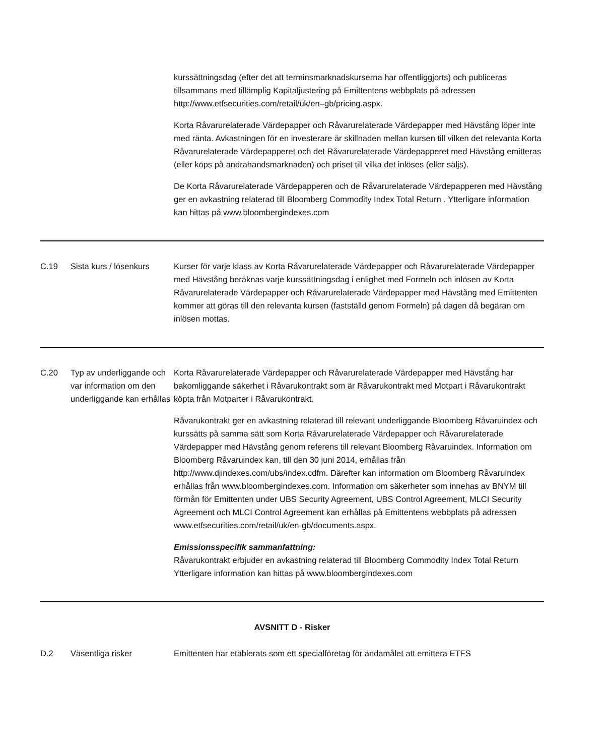| | | kurssättningsdag (efter det att terminsmarknadskurserna har offentliggjorts) och publiceras tillsammans med tillämplig Kapitaljustering på Emittentens webbplats på adressen http://www.etfsecurities.com/retail/uk/en–gb/pricing.aspx. Korta Råvarurelaterade Värdepapper och Råvarurelaterade Värdepapper med Hävstång löper inte med ränta. Avkastningen för en investerare är skillnaden mellan kursen till vilken det relevanta Korta Råvarurelaterade Värdepapperet och det Råvarurelaterade Värdepapperet med Hävstång emitteras (eller köps på andrahandsmarknaden) och priset till vilka det inlöses (eller säljs). De Korta Råvarurelaterade Värdepapperen och de Råvarurelaterade Värdepapperen med Hävstång ger en avkastning relaterad till Bloomberg Commodity Index Total Return . Ytterligare information kan hittas på www.bloombergindexes.com |
| C.19 | Sista kurs / lösenkurs | Kurser för varje klass av Korta Råvarurelaterade Värdepapper och Råvarurelaterade Värdepapper med Hävstång beräknas varje kurssättningsdag i enlighet med Formeln och inlösen av Korta Råvarurelaterade Värdepapper och Råvarurelaterade Värdepapper med Hävstång med Emittenten kommer att göras till den relevanta kursen (fastställd genom Formeln) på dagen då begäran om inlösen mottas. |
| C.20 | Typ av underliggande och var information om den underliggande kan erhållas | Korta Råvarurelaterade Värdepapper och Råvarurelaterade Värdepapper med Hävstång har bakomliggande säkerhet i Råvarukontrakt som är Råvarukontrakt med Motpart i Råvarukontrakt köpta från Motparter i Råvarukontrakt. Råvarukontrakt ger en avkastning relaterad till relevant underliggande Bloomberg Råvaruindex och kurssätts på samma sätt som Korta Råvarurelaterade Värdepapper och Råvarurelaterade Värdepapper med Hävstång genom referens till relevant Bloomberg Råvaruindex. Information om Bloomberg Råvaruindex kan, till den 30 juni 2014, erhållas från http://www.djindexes.com/ubs/index.cdfm. Därefter kan information om Bloomberg Råvaruindex erhållas från www.bloombergindexes.com. Information om säkerheter som innehas av BNYM till förmån för Emittenten under UBS Security Agreement, UBS Control Agreement, MLCI Security Agreement och MLCI Control Agreement kan erhållas på Emittentens webbplats på adressen www.etfsecurities.com/retail/uk/en-gb/documents.aspx. Emissionsspecifik sammanfattning: Råvarukontrakt erbjuder en avkastning relaterad till Bloomberg Commodity Index Total Return Ytterligare information kan hittas på www.bloombergindexes.com |
| AVSNITT D - Risker | | |
| D.2 | Väsentliga risker | Emittenten har etablerats som ett specialföretag för ändamålet att emittera ETFS |